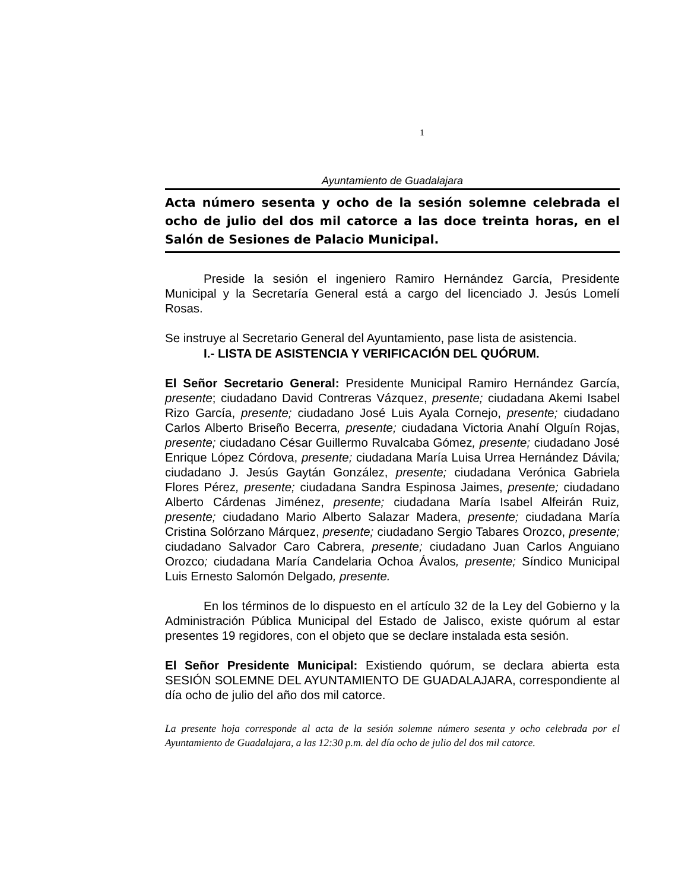1
Ayuntamiento de Guadalajara
Acta número sesenta y ocho de la sesión solemne celebrada el ocho de julio del dos mil catorce a las doce treinta horas, en el Salón de Sesiones de Palacio Municipal.
Preside la sesión el ingeniero Ramiro Hernández García, Presidente Municipal y la Secretaría General está a cargo del licenciado J. Jesús Lomelí Rosas.
Se instruye al Secretario General del Ayuntamiento, pase lista de asistencia.
I.- LISTA DE ASISTENCIA Y VERIFICACIÓN DEL QUÓRUM.
El Señor Secretario General: Presidente Municipal Ramiro Hernández García, presente; ciudadano David Contreras Vázquez, presente; ciudadana Akemi Isabel Rizo García, presente; ciudadano José Luis Ayala Cornejo, presente; ciudadano Carlos Alberto Briseño Becerra, presente; ciudadana Victoria Anahí Olguín Rojas, presente; ciudadano César Guillermo Ruvalcaba Gómez, presente; ciudadano José Enrique López Córdova, presente; ciudadana María Luisa Urrea Hernández Dávila; ciudadano J. Jesús Gaytán González, presente; ciudadana Verónica Gabriela Flores Pérez, presente; ciudadana Sandra Espinosa Jaimes, presente; ciudadano Alberto Cárdenas Jiménez, presente; ciudadana María Isabel Alfeirán Ruiz, presente; ciudadano Mario Alberto Salazar Madera, presente; ciudadana María Cristina Solórzano Márquez, presente; ciudadano Sergio Tabares Orozco, presente; ciudadano Salvador Caro Cabrera, presente; ciudadano Juan Carlos Anguiano Orozco; ciudadana María Candelaria Ochoa Ávalos, presente; Síndico Municipal Luis Ernesto Salomón Delgado, presente.
En los términos de lo dispuesto en el artículo 32 de la Ley del Gobierno y la Administración Pública Municipal del Estado de Jalisco, existe quórum al estar presentes 19 regidores, con el objeto que se declare instalada esta sesión.
El Señor Presidente Municipal: Existiendo quórum, se declara abierta esta SESIÓN SOLEMNE DEL AYUNTAMIENTO DE GUADALAJARA, correspondiente al día ocho de julio del año dos mil catorce.
La presente hoja corresponde al acta de la sesión solemne número sesenta y ocho celebrada por el Ayuntamiento de Guadalajara, a las 12:30 p.m. del día ocho de julio del dos mil catorce.